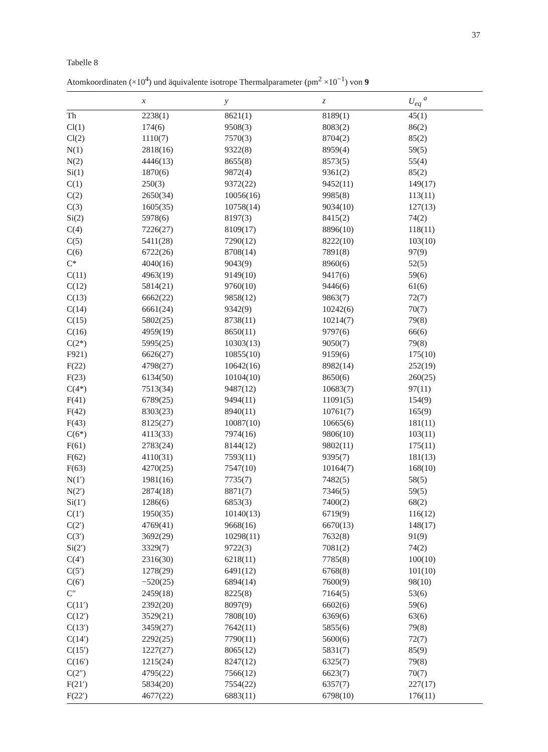37
Tabelle 8
Atomkoordinaten (×10<sup>4</sup>) und äquivalente isotrope Thermalparameter (pm<sup>2</sup> ×10<sup>−1</sup>) von 9
| | x | y | z | U<sub>eq</sub> <sup>a</sup> |
| --- | --- | --- | --- | --- |
| Th | 2238(1) | 8621(1) | 8189(1) | 45(1) |
| Cl(1) | 174(6) | 9508(3) | 8083(2) | 86(2) |
| Cl(2) | 1110(7) | 7570(3) | 8704(2) | 85(2) |
| N(1) | 2818(16) | 9322(8) | 8959(4) | 59(5) |
| N(2) | 4446(13) | 8655(8) | 8573(5) | 55(4) |
| Si(1) | 1870(6) | 9872(4) | 9361(2) | 85(2) |
| C(1) | 250(3) | 9372(22) | 9452(11) | 149(17) |
| C(2) | 2650(34) | 10056(16) | 9985(8) | 113(11) |
| C(3) | 1605(35) | 10758(14) | 9034(10) | 127(13) |
| Si(2) | 5978(6) | 8197(3) | 8415(2) | 74(2) |
| C(4) | 7226(27) | 8109(17) | 8896(10) | 118(11) |
| C(5) | 5411(28) | 7290(12) | 8222(10) | 103(10) |
| C(6) | 6722(26) | 8708(14) | 7891(8) | 97(9) |
| C* | 4040(16) | 9043(9) | 8960(6) | 52(5) |
| C(11) | 4963(19) | 9149(10) | 9417(6) | 59(6) |
| C(12) | 5814(21) | 9760(10) | 9446(6) | 61(6) |
| C(13) | 6662(22) | 9858(12) | 9863(7) | 72(7) |
| C(14) | 6661(24) | 9342(9) | 10242(6) | 70(7) |
| C(15) | 5802(25) | 8738(11) | 10214(7) | 79(8) |
| C(16) | 4959(19) | 8650(11) | 9797(6) | 66(6) |
| C(2*) | 5995(25) | 10303(13) | 9050(7) | 79(8) |
| F921) | 6626(27) | 10855(10) | 9159(6) | 175(10) |
| F(22) | 4798(27) | 10642(16) | 8982(14) | 252(19) |
| F(23) | 6134(50) | 10104(10) | 8650(6) | 260(25) |
| C(4*) | 7513(34) | 9487(12) | 10683(7) | 97(11) |
| F(41) | 6789(25) | 9494(11) | 11091(5) | 154(9) |
| F(42) | 8303(23) | 8940(11) | 10761(7) | 165(9) |
| F(43) | 8125(27) | 10087(10) | 10665(6) | 181(11) |
| C(6*) | 4113(33) | 7974(16) | 9806(10) | 103(11) |
| F(61) | 2783(24) | 8144(12) | 9802(11) | 175(11) |
| F(62) | 4110(31) | 7593(11) | 9395(7) | 181(13) |
| F(63) | 4270(25) | 7547(10) | 10164(7) | 168(10) |
| N(1′) | 1981(16) | 7735(7) | 7482(5) | 58(5) |
| N(2′) | 2874(18) | 8871(7) | 7346(5) | 59(5) |
| Si(1′) | 1286(6) | 6853(3) | 7400(2) | 68(2) |
| C(1′) | 1950(35) | 10140(13) | 6719(9) | 116(12) |
| C(2′) | 4769(41) | 9668(16) | 6670(13) | 148(17) |
| C(3′) | 3692(29) | 10298(11) | 7632(8) | 91(9) |
| Si(2′) | 3329(7) | 9722(3) | 7081(2) | 74(2) |
| C(4′) | 2316(30) | 6218(11) | 7785(8) | 100(10) |
| C(5′) | 1278(29) | 6491(12) | 6768(8) | 101(10) |
| C(6′) | −520(25) | 6894(14) | 7600(9) | 98(10) |
| C″ | 2459(18) | 8225(8) | 7164(5) | 53(6) |
| C(11′) | 2392(20) | 8097(9) | 6602(6) | 59(6) |
| C(12′) | 3529(21) | 7808(10) | 6369(6) | 63(6) |
| C(13′) | 3459(27) | 7642(11) | 5855(6) | 79(8) |
| C(14′) | 2292(25) | 7790(11) | 5600(6) | 72(7) |
| C(15′) | 1227(27) | 8065(12) | 5831(7) | 85(9) |
| C(16′) | 1215(24) | 8247(12) | 6325(7) | 79(8) |
| C(2″) | 4795(22) | 7566(12) | 6623(7) | 70(7) |
| F(21′) | 5834(20) | 7554(22) | 6357(7) | 227(17) |
| F(22′) | 4677(22) | 6883(11) | 6798(10) | 176(11) |